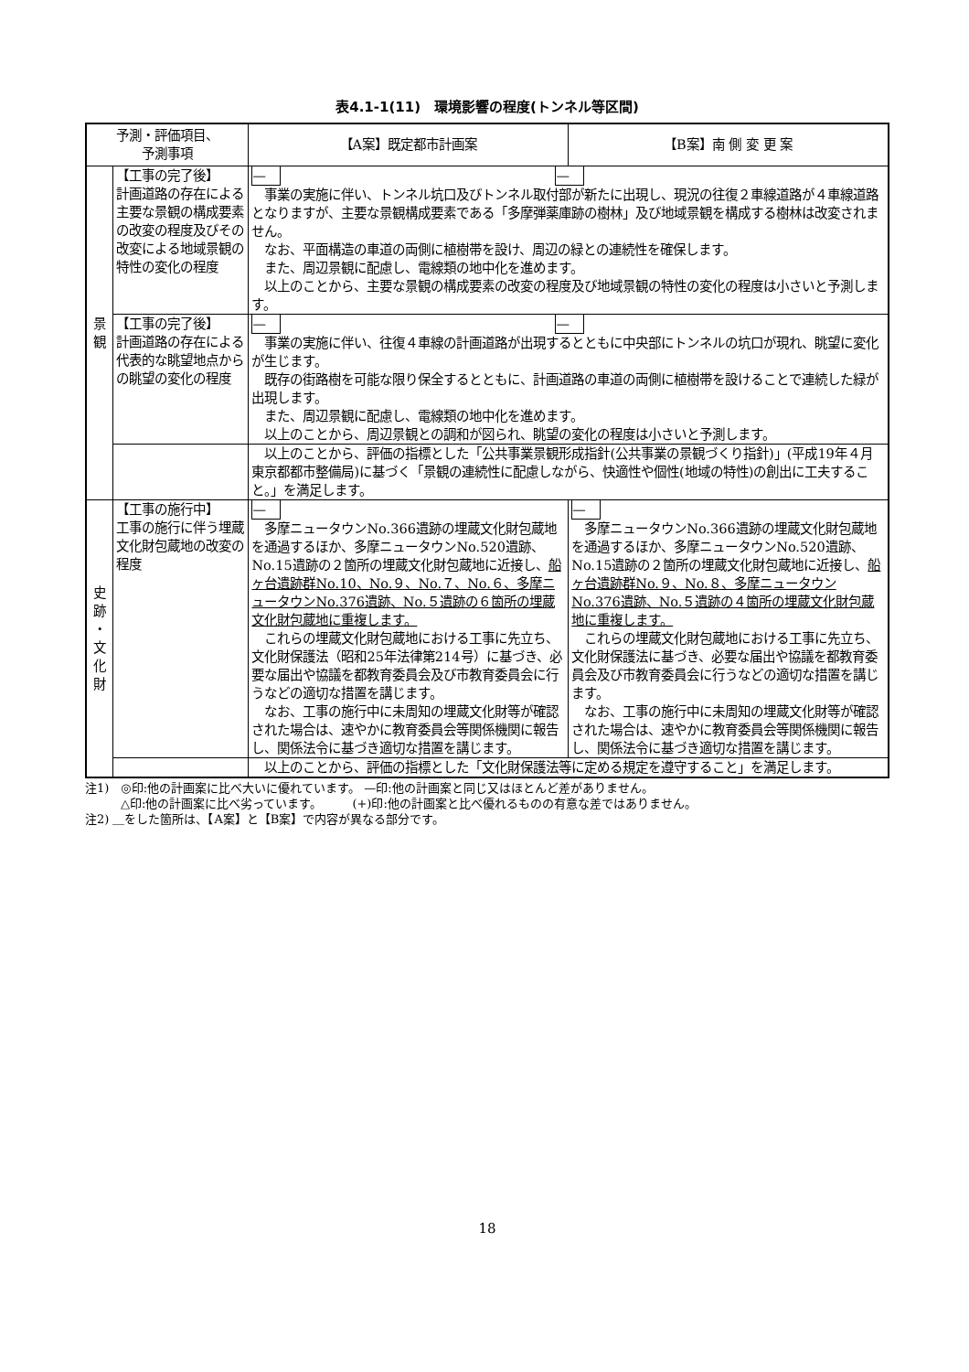表4.1-1(11)　環境影響の程度(トンネル等区間)
| 予測・評価項目、 予測事項 | | 【A案】既定都市計画案 | 【B案】南 側 変 更 案 |
| --- | --- | --- | --- |
| 景 観 | 【工事の完了後】 計画道路の存在による主要な景観の構成要素の改変の程度及びその改変による地域景観の特性の変化の程度 | — — 事業の実施に伴い、トンネル坑口及びトンネル取付部が新たに出現し、現況の往復２車線道路が４車線道路となりますが、主要な景観構成要素である「多摩弾薬庫跡の樹林」及び地域景観を構成する樹林は改変されません。 なお、平面構造の車道の両側に植樹帯を設け、周辺の緑との連続性を確保します。 また、周辺景観に配慮し、電線類の地中化を進めます。 以上のことから、主要な景観の構成要素の改変の程度及び地域景観の特性の変化の程度は小さいと予測します。 | |
| | 【工事の完了後】 計画道路の存在による代表的な眺望地点からの眺望の変化の程度 | — — 事業の実施に伴い、往復４車線の計画道路が出現するとともに中央部にトンネルの坑口が現れ、眺望に変化が生じます。 既存の街路樹を可能な限り保全するとともに、計画道路の車道の両側に植樹帯を設けることで連続した緑が出現します。 また、周辺景観に配慮し、電線類の地中化を進めます。 以上のことから、周辺景観との調和が図られ、眺望の変化の程度は小さいと予測します。 | |
| | | 以上のことから、評価の指標とした「公共事業景観形成指針(公共事業の景観づくり指針)」(平成19年４月 東京都都市整備局)に基づく「景観の連続性に配慮しながら、快適性や個性(地域の特性)の創出に工夫すること。」を満足します。 | |
| 史 跡 ・ 文 化 財 | 【工事の施行中】 工事の施行に伴う埋蔵文化財包蔵地の改変の程度 | — 多摩ニュータウンNo.366遺跡の埋蔵文化財包蔵地を通過するほか、多摩ニュータウンNo.520遺跡、No.15遺跡の２箇所の埋蔵文化財包蔵地に近接し、 船ヶ台遺跡群No.10、No.９、No.７、No.６、多摩ニュータウンNo.376遺跡、No.５遺跡の６箇所の埋蔵文化財包蔵地に重複します。 これらの埋蔵文化財包蔵地における工事に先立ち、文化財保護法（昭和25年法律第214号）に基づき、必要な届出や協議を都教育委員会及び市教育委員会に行うなどの適切な措置を講じます。 なお、工事の施行中に未周知の埋蔵文化財等が確認された場合は、速やかに教育委員会等関係機関に報告し、関係法令に基づき適切な措置を講じます。 | — 多摩ニュータウンNo.366遺跡の埋蔵文化財包蔵地を通過するほか、多摩ニュータウンNo.520遺跡、No.15遺跡の２箇所の埋蔵文化財包蔵地に近接し、 船ヶ台遺跡群No.９、No.８、多摩ニュータウンNo.376遺跡、No.５遺跡の４箇所の埋蔵文化財包蔵地に重複します。 これらの埋蔵文化財包蔵地における工事に先立ち、文化財保護法に基づき、必要な届出や協議を都教育委員会及び市教育委員会に行うなどの適切な措置を講じます。 なお、工事の施行中に未周知の埋蔵文化財等が確認された場合は、速やかに教育委員会等関係機関に報告し、関係法令に基づき適切な措置を講じます。 |
| | | 以上のことから、評価の指標とした「文化財保護法等に定める規定を遵守すること」を満足します。 | |
注1)　◎印:他の計画案に比べ大いに優れています。 —印:他の計画案と同じ又はほとんど差がありません。
　　　△印:他の計画案に比べ劣っています。　　　(+)印:他の計画案と比べ優れるものの有意な差ではありません。
注2) ＿をした箇所は、【A案】と【B案】で内容が異なる部分です。
18